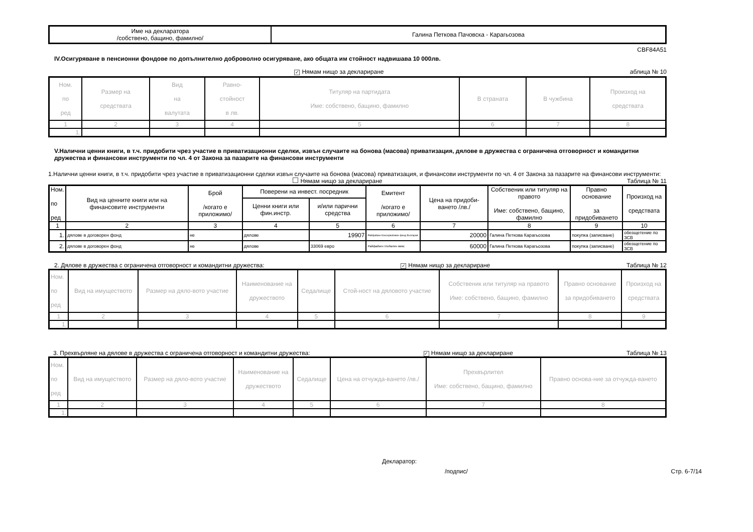| Име на декларатора /собствено, бащино, фамилно/ | Галина Петкова Пачовска - Карагьозова |
CBF84A51
IV.Осигуряване в пенсионни фондове по допълнително доброволно осигуряване, ако общата им стойност надвишава 10 000лв.
✓ Нямам нищо за деклариране аблица № 10
| Ном. по ред | Размер на средствата | Вид на валутата | Равно- стойност в лв. | Титуляр на партидата Име: собствено, бащино, фамилно | В страната | В чужбина | Произход на средствата |
| --- | --- | --- | --- | --- | --- | --- | --- |
| 1 | 2 | 3 | 4 | 5 | 6 | 7 | 8 |
| 1. | | | | | | | |
V.Налични ценни книги, в т.ч. придобити чрез участие в приватизационни сделки, извън случаите на бонова (масова) приватизация, дялове в дружества с ограничена отговорност и командитни дружества и финансови инструменти по чл. 4 от Закона за пазарите на финансови инструменти
1.Налични ценни книги, в т.ч. придобити чрез участие в приватизационни сделки извън случаите на бонова (масова) приватизация, и финансови инструменти по чл. 4 от Закона за пазарите на финансови инструменти:
Нямам нищо за деклариране Таблица № 11
| Ном. по ред | Вид на ценните книги или на финансовите инструменти | Брой /когато е приложимо/ | Поверени на инвест. посредник | | Емитент /когато е приложимо/ | Цена на придоби-ването /лв./ | Собственик или титуляр на правото Име: собствено, бащино, фамилно | Правно основание за придобиването | Произход на средствата |
| --- | --- | --- | --- | --- | --- | --- | --- | --- | --- |
| | | | Ценни книги или фин.инстр. | и/или парични средства | | | | | |
| 1 | 2 | 3 | 4 | 5 | 6 | 7 | 8 | 9 | 10 |
| 1. | дялове в договорен фонд | не | дялове | 19907 | Райфайзен Консервативен фонд България | 20000 | Галина Петкова Карагьозова | покупка (записване) | обезщетение по ЗСВ |
| 2. | дялове в договорен фонд | не | дялове | 33069 евро | Райфайзен глобален микс | 60000 | Галина Петкова Карагьозова | покупка (записване) | обезщетение по ЗСВ |
2. Дялове в дружества с ограничена отговорност и командитни дружества: ✓ Нямам нищо за деклариране Таблица № 12
| Ном. по ред | Вид на имуществото | Размер на дяло-вото участие | Наименование на дружеството | Седалище | Стой-ност на дяловото участие | Собственик или титуляр на правото Име: собствено, бащино, фамилно | Правно основание за придобиването | Произход на средствата |
| --- | --- | --- | --- | --- | --- | --- | --- | --- |
| 1 | 2 | 3 | 4 | 5 | 6 | 7 | 8 | 9 |
| 1. | | | | | | | | |
3. Прехвърляне на дялове в дружества с ограничена отговорност и командитни дружества: ✓ Нямам нищо за деклариране Таблица № 13
| Ном. по ред | Вид на имуществото | Размер на дяло-вото участие | Наименование на дружеството | Седалище | Цена на отчужда-ването /лв./ | Прехвърлител Име: собствено, бащино, фамилно | Правно основа-ние за отчужда-ването |
| --- | --- | --- | --- | --- | --- | --- | --- |
| 1 | 2 | 3 | 4 | 5 | 6 | 7 | 8 |
| 1. | | | | | | | |
Декларатор:
/подпис/ Стр. 6-7/14